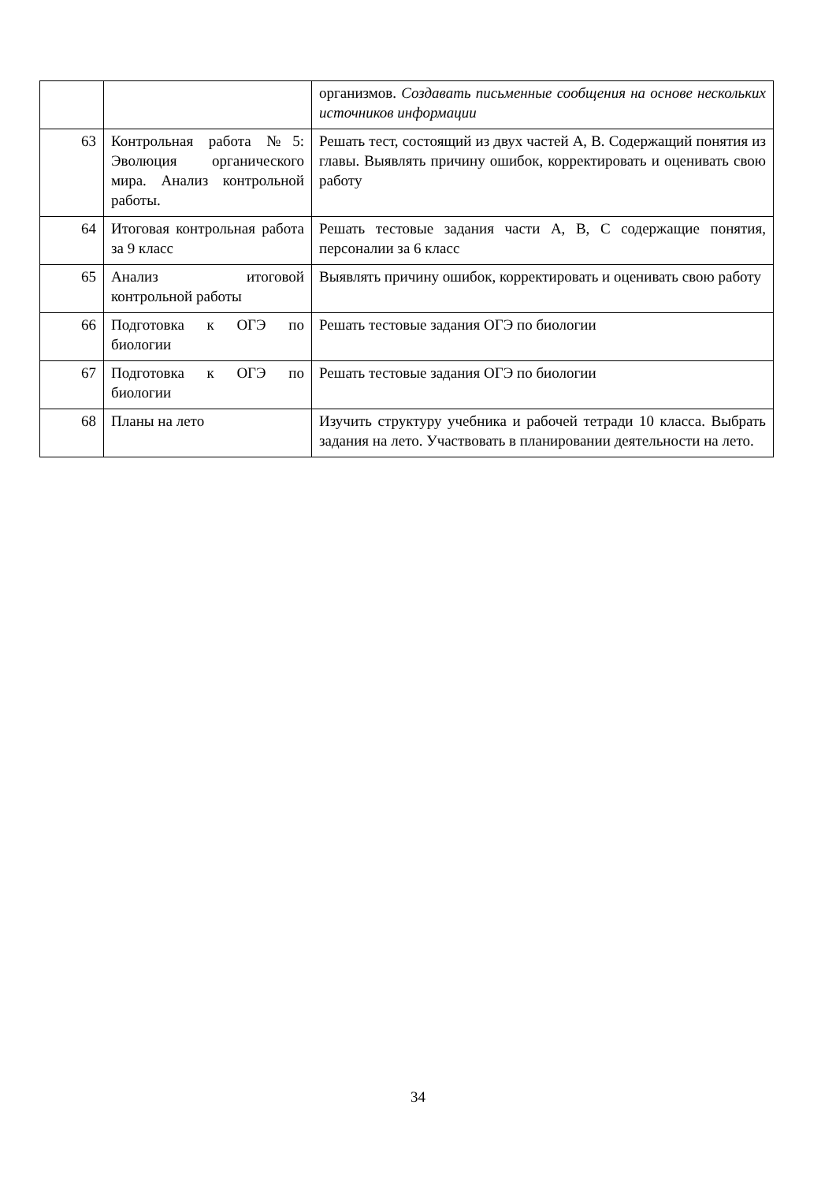| | | организмов. Создавать письменные сообщения на основе нескольких источников информации |
| 63 | Контрольная работа №5: Эволюция органического мира. Анализ контрольной работы. | Решать тест, состоящий из двух частей А, В. Содержащий понятия из главы. Выявлять причину ошибок, корректировать и оценивать свою работу |
| 64 | Итоговая контрольная работа за 9 класс | Решать тестовые задания части А, В, С содержащие понятия, персоналии за 6 класс |
| 65 | Анализ итоговой контрольной работы | Выявлять причину ошибок, корректировать и оценивать свою работу |
| 66 | Подготовка к ОГЭ по биологии | Решать тестовые задания ОГЭ по биологии |
| 67 | Подготовка к ОГЭ по биологии | Решать тестовые задания ОГЭ по биологии |
| 68 | Планы на лето | Изучить структуру учебника и рабочей тетради 10 класса. Выбрать задания на лето. Участвовать в планировании деятельности на лето. |
34